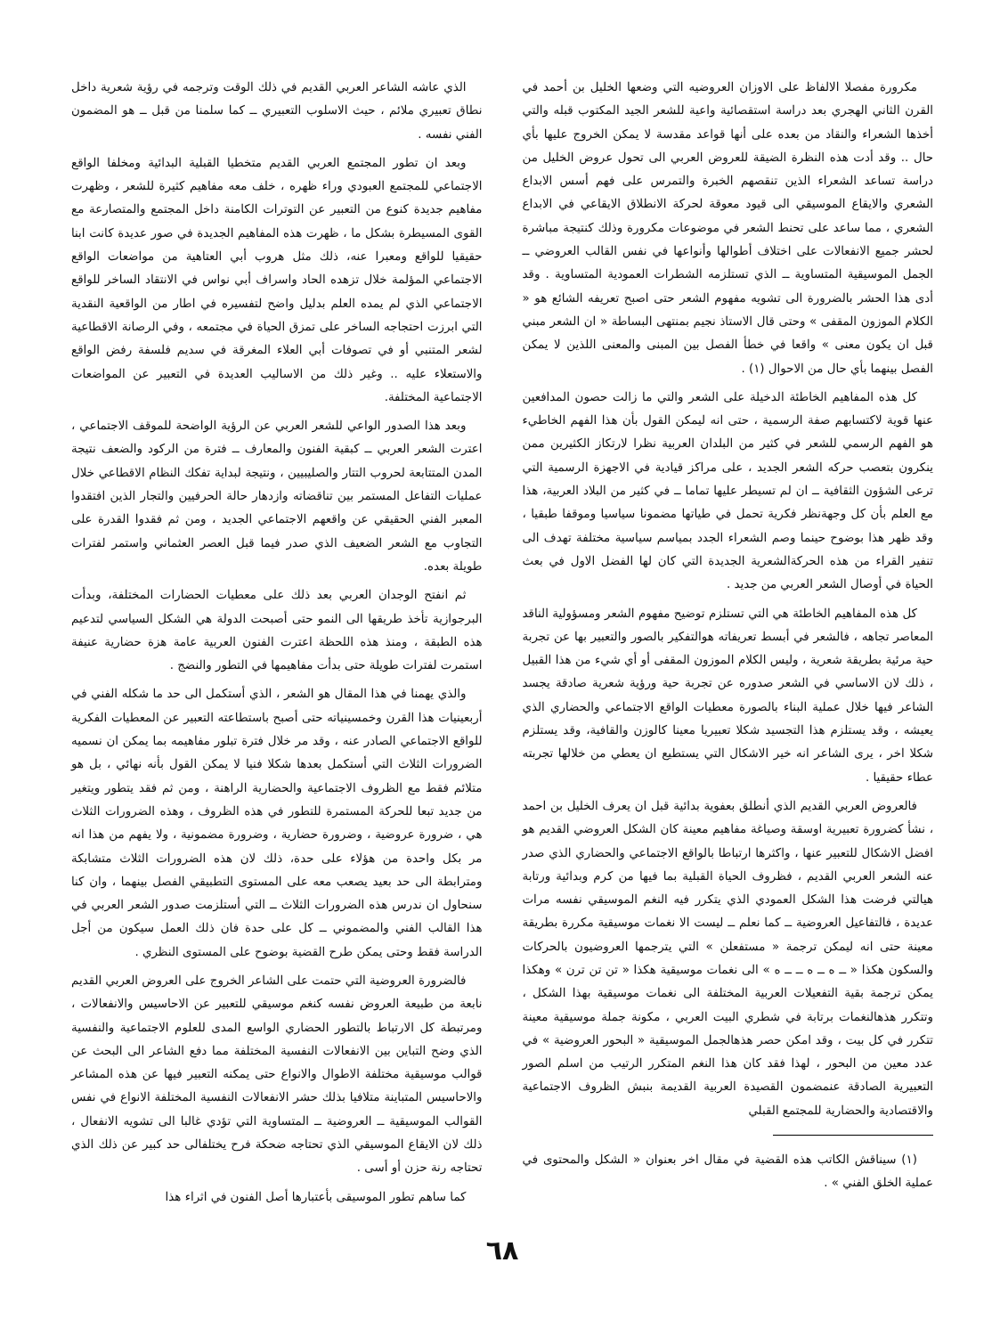مكرورة مفصلا الالفاظ على الاوزان العروضيه التي وضعها الخليل بن أحمد في القرن الثاني الهجري بعد دراسة استقصائية واعية للشعر الجيد المكتوب قبله والتي أخذها الشعراء والنقاد من بعده على أنها قواعد مقدسة لا يمكن الخروج عليها بأي حال .. وقد أدت هذه النظرة الضيقة للعروض العربي الى تحول عروض الخليل من دراسة تساعد الشعراء الذين تنقصهم الخبرة والتمرس على فهم أسس الابداع الشعري والايقاع الموسيقي الى قيود معوقة لحركة الانطلاق الايقاعي في الابداع الشعري ، مما ساعد على تحنط الشعر في موضوعات مكرورة وذلك كنتيجة مباشرة لحشر جميع الانفعالات على اختلاف أطوالها وأنواعها في نفس القالب العروضي ــ الجمل الموسيقية المتساوية ــ الذي تستلزمه الشطرات العمودية المتساوية . وقد أدى هذا الحشر بالضرورة الى تشويه مفهوم الشعر حتى اصبح تعريفه الشائع هو « الكلام الموزون المقفى » وحتى قال الاستاذ نجيم بمنتهى البساطة « ان الشعر مبني قبل ان يكون معنى » واقعا في خطأ الفصل بين المبنى والمعنى اللذين لا يمكن الفصل بينهما بأي حال من الاحوال (١) .
كل هذه المفاهيم الخاطئة الدخيلة على الشعر والتي ما زالت حصون المدافعين عنها قوية لاكتسابهم صفة الرسمية ، حتى انه ليمكن القول بأن هذا الفهم الخاطيء هو الفهم الرسمي للشعر في كثير من البلدان العربية نظرا لارتكاز الكثيرين ممن ينكرون بتعصب حركه الشعر الجديد ، على مراكز قيادية في الاجهزة الرسمية التي ترعى الشؤون الثقافية ــ ان لم تسيطر عليها تماما ــ في كثير من البلاد العربية، هذا مع العلم بأن كل وجهةنظر فكرية تحمل في طياتها مضمونا سياسيا وموقفا طبقيا ، وقد ظهر هذا بوضوح حينما وصم الشعراء الجدد بمياسم سياسية مختلفة تهدف الى تنفير القراء من هذه الحركةالشعرية الجديدة التي كان لها الفضل الاول في بعث الحياة في أوصال الشعر العربي من جديد .
كل هذه المفاهيم الخاطئة هي التي تستلزم توضيح مفهوم الشعر ومسؤولية الناقد المعاصر تجاهه ، فالشعر في أبسط تعريفاته هوالتفكير بالصور والتعبير بها عن تجربة حية مرئية بطريقة شعرية ، وليس الكلام الموزون المقفى أو أي شيء من هذا القبيل ، ذلك لان الاساسي في الشعر صدوره عن تجربة حية ورؤية شعرية صادقة يجسد الشاعر فيها خلال عملية البناء بالصورة معطيات الواقع الاجتماعي والحضاري الذي يعيشه ، وقد يستلزم هذا التجسيد شكلا تعبيريا معينا كالوزن والقافية، وقد يستلزم شكلا اخر ، يرى الشاعر انه خير الاشكال التي يستطيع ان يعطي من خلالها تجربته عطاء حقيقيا .
فالعروض العربي القديم الذي أنطلق بعفوية بدائية قبل ان يعرف الخليل بن احمد ، نشأ كضرورة تعبيرية اوسقة وصياغة مفاهيم معينة كان الشكل العروضي القديم هو افضل الاشكال للتعبير عنها ، واكثرها ارتباطا بالواقع الاجتماعي والحضاري الذي صدر عنه الشعر العربي القديم ، فظروف الحياة القبلية بما فيها من كرم وبدائية ورتابة هيالتي فرضت هذا الشكل العمودي الذي يتكرر فيه النغم الموسيقي نفسه مرات عديدة ، فالتفاعيل العروضية ــ كما نعلم ــ ليست الا نغمات موسيقية مكررة بطريقة معينة حتى انه ليمكن ترجمة « مستفعلن » التي يترجمها العروضيون بالحركات والسكون هكذا « ــ ه ــ ه ــ ــ ه » الى نغمات موسيقية هكذا « تن تن ترن » وهكذا يمكن ترجمة بقية التفعيلات العربية المختلفة الى نغمات موسيقية بهذا الشكل ، وتتكرر هذهالنغمات برتابة في شطري البيت العربي ، مكونة جملة موسيقية معينة تتكرر في كل بيت ، وقد امكن حصر هذهالجمل الموسيقية « البحور العروضية » في عدد معين من البحور ، لهذا فقد كان هذا النغم المتكرر الرتيب من اسلم الصور التعبيرية الصادقة عنمضمون القصيدة العربية القديمة بنبش الظروف الاجتماعية والاقتصادية والحضارية للمجتمع القبلي
(١) سيناقش الكاتب هذه القضية في مقال اخر بعنوان « الشكل والمحتوى في عملية الخلق الفني » .
الذي عاشه الشاعر العربي القديم في ذلك الوقت وترجمه في رؤية شعرية داخل نطاق تعبيري ملائم ، حيث الاسلوب التعبيري ــ كما سلمنا من قبل ــ هو المضمون الفني نفسه .
وبعد ان تطور المجتمع العربي القديم متخطيا القبلية البدائية ومخلفا الواقع الاجتماعي للمجتمع العبودي وراء ظهره ، خلف معه مفاهيم كثيرة للشعر ، وظهرت مفاهيم جديدة كنوع من التعبير عن التوترات الكامنة داخل المجتمع والمتصارعة مع القوى المسيطرة بشكل ما ، ظهرت هذه المفاهيم الجديدة في صور عديدة كانت ابنا حقيقيا للواقع ومعبرا عنه، ذلك مثل هروب أبي العتاهية من مواضعات الواقع الاجتماعي المؤلمة خلال تزهده الحاد واسراف أبي نواس في الانتقاد الساخر للواقع الاجتماعي الذي لم يمده العلم بدليل واضح لتفسيره في اطار من الواقعية النقدية التي ابرزت احتجاجه الساخر على تمزق الحياة في مجتمعه ، وفي الرصانة الاقطاعية لشعر المتنبي أو في تصوفات أبي العلاء المغرقة في سديم فلسفة رفض الواقع والاستعلاء عليه .. وغير ذلك من الاساليب العديدة في التعبير عن المواضعات الاجتماعية المختلفة.
وبعد هذا الصدور الواعي للشعر العربي عن الرؤية الواضحة للموقف الاجتماعي ، اعترت الشعر العربي ــ كبقية الفنون والمعارف ــ فترة من الركود والضعف نتيجة المدن المتتابعة لحروب التتار والصليبيين ، ونتيجة لبداية تفكك النظام الاقطاعي خلال عمليات التفاعل المستمر بين تناقضاته وازدهار حالة الحرفيين والتجار الذين افتقدوا المعبر الفني الحقيقي عن واقعهم الاجتماعي الجديد ، ومن ثم فقدوا القدرة على التجاوب مع الشعر الضعيف الذي صدر فيما قبل العصر العثماني واستمر لفترات طويلة بعده.
ثم انفتح الوجدان العربي بعد ذلك على معطيات الحضارات المختلفة، وبدأت البرجوازية تأخذ طريقها الى النمو حتى أصبحت الدولة هي الشكل السياسي لتدعيم هذه الطبقة ، ومنذ هذه اللحظة اعترت الفنون العربية عامة هزة حضارية عنيفة استمرت لفترات طويلة حتى بدأت مفاهيمها في التطور والنضج .
والذي يهمنا في هذا المقال هو الشعر ، الذي أستكمل الى حد ما شكله الفني في أربعينيات هذا القرن وخمسينياته حتى أصبح باستطاعته التعبير عن المعطيات الفكرية للواقع الاجتماعي الصادر عنه ، وقد مر خلال فترة تبلور مفاهيمه بما يمكن ان نسميه الضرورات الثلاث التي أستكمل بعدها شكلا فنيا لا يمكن القول بأنه نهائي ، بل هو متلائم فقط مع الظروف الاجتماعية والحضارية الراهنة ، ومن ثم فقد يتطور ويتغير من جديد تبعا للحركة المستمرة للتطور في هذه الظروف ، وهذه الضرورات الثلاث هي ، ضرورة عروضية ، وضرورة حضارية ، وضرورة مضمونية ، ولا يفهم من هذا انه مر بكل واحدة من هؤلاء على حدة، ذلك لان هذه الضرورات الثلاث متشابكة ومترابطة الى حد بعيد يصعب معه على المستوى التطبيقي الفصل بينهما ، وان كنا سنحاول ان ندرس هذه الضرورات الثلاث ــ التي أستلزمت صدور الشعر العربي في هذا القالب الفني والمضموني ــ كل على حدة فان ذلك العمل سيكون من أجل الدراسة فقط وحتى يمكن طرح القضية بوضوح على المستوى النظري .
فالضرورة العروضية التي حتمت على الشاعر الخروج على العروض العربي القديم نابعة من طبيعة العروض نفسه كنغم موسيقي للتعبير عن الاحاسيس والانفعالات ، ومرتبطة كل الارتباط بالتطور الحضاري الواسع المدى للعلوم الاجتماعية والنفسية الذي وضح التباين بين الانفعالات النفسية المختلفة مما دفع الشاعر الى البحث عن قوالب موسيقية مختلفة الاطوال والانواع حتى يمكنه التعبير فيها عن هذه المشاعر والاحاسيس المتباينة متلافيا بذلك حشر الانفعالات النفسية المختلفة الانواع في نفس القوالب الموسيقية ــ العروضية ــ المتساوية التي تؤدي غالبا الى تشويه الانفعال ، ذلك لان الايقاع الموسيقي الذي تحتاجه ضحكة فرح يختلفالى حد كبير عن ذلك الذي تحتاجه رنة حزن أو أسى .
كما ساهم تطور الموسيقى بأعتبارها أصل الفنون في اثراء هذا
٦٨